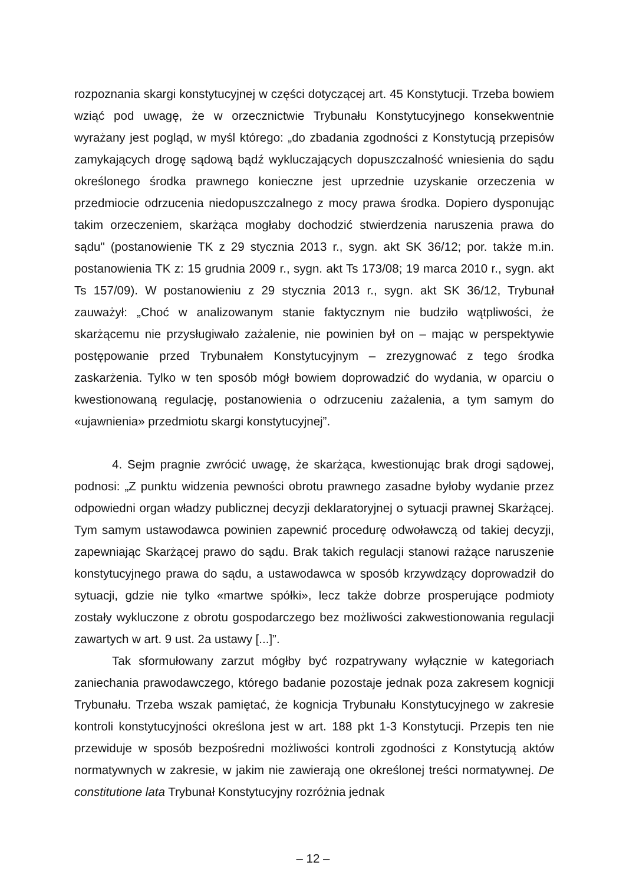rozpoznania skargi konstytucyjnej w części dotyczącej art. 45 Konstytucji. Trzeba bowiem wziąć pod uwagę, że w orzecznictwie Trybunału Konstytucyjnego konsekwentnie wyrażany jest pogląd, w myśl którego: „do zbadania zgodności z Konstytucją przepisów zamykających drogę sądową bądź wykluczających dopuszczalność wniesienia do sądu określonego środka prawnego konieczne jest uprzednie uzyskanie orzeczenia w przedmiocie odrzucenia niedopuszczalnego z mocy prawa środka. Dopiero dysponując takim orzeczeniem, skarżąca mogłaby dochodzić stwierdzenia naruszenia prawa do sądu" (postanowienie TK z 29 stycznia 2013 r., sygn. akt SK 36/12; por. także m.in. postanowienia TK z: 15 grudnia 2009 r., sygn. akt Ts 173/08; 19 marca 2010 r., sygn. akt Ts 157/09). W postanowieniu z 29 stycznia 2013 r., sygn. akt SK 36/12, Trybunał zauważył: „Choć w analizowanym stanie faktycznym nie budziło wątpliwości, że skarżącemu nie przysługiwało zażalenie, nie powinien był on – mając w perspektywie postępowanie przed Trybunałem Konstytucyjnym – zrezygnować z tego środka zaskarżenia. Tylko w ten sposób mógł bowiem doprowadzić do wydania, w oparciu o kwestionowaną regulację, postanowienia o odrzuceniu zażalenia, a tym samym do «ujawnienia» przedmiotu skargi konstytucyjnej”.
4. Sejm pragnie zwrócić uwagę, że skarżąca, kwestionując brak drogi sądowej, podnosi: „Z punktu widzenia pewności obrotu prawnego zasadne byłoby wydanie przez odpowiedni organ władzy publicznej decyzji deklaratoryjnej o sytuacji prawnej Skarżącej. Tym samym ustawodawca powinien zapewnić procedurę odwoławczą od takiej decyzji, zapewniając Skarżącej prawo do sądu. Brak takich regulacji stanowi rażące naruszenie konstytucyjnego prawa do sądu, a ustawodawca w sposób krzywdzący doprowadził do sytuacji, gdzie nie tylko «martwe spółki», lecz także dobrze prosperujące podmioty zostały wykluczone z obrotu gospodarczego bez możliwości zakwestionowania regulacji zawartych w art. 9 ust. 2a ustawy [...]”.
Tak sformułowany zarzut mógłby być rozpatrywany wyłącznie w kategoriach zaniechania prawodawczego, którego badanie pozostaje jednak poza zakresem kognicji Trybunału. Trzeba wszak pamiętać, że kognicja Trybunału Konstytucyjnego w zakresie kontroli konstytucyjności określona jest w art. 188 pkt 1-3 Konstytucji. Przepis ten nie przewiduje w sposób bezpośredni możliwości kontroli zgodności z Konstytucją aktów normatywnych w zakresie, w jakim nie zawierają one określonej treści normatywnej. De constitutione lata Trybunał Konstytucyjny rozróżnia jednak
– 12 –